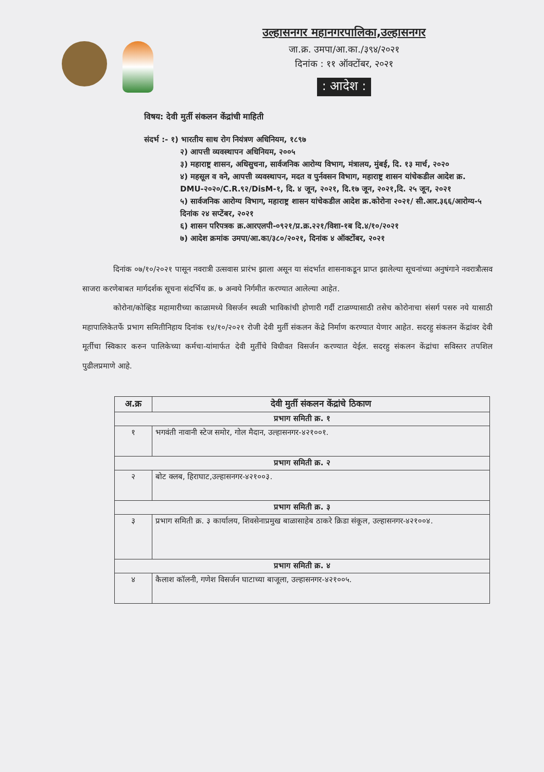उल्हासनगर महानगरपालिका,उल्हासनगर
जा.क्र. उमपा/आ.का./३९४/२०२१
दिनांक : ११ ऑक्टोंबर, २०२१
: आदेश :
विषय: देवी मुर्ती संकलन केंद्रांची माहिती
संदर्भ :- १) भारतीय साथ रोग नियंत्रण अधिनियम, १८९७
२) आपत्ती व्यवस्थापन अधिनियम, २००५
३) महाराष्ट्र शासन, अधिसुचना, सार्वजनिक आरोग्य विभाग, मंत्रालय, मुंबई, दि. १३ मार्च, २०२०
४) महसूल व वने, आपत्ती व्यवस्थापन, मदत व पुर्नवसन विभाग, महाराष्ट्र शासन यांचेकडील आदेश क्र. DMU-२०२०/C.R.९२/DisM-१, दि. ४ जून, २०२१, दि.१७ जून, २०२१,दि. २५ जून, २०२१
५) सार्वजनिक आरोग्य विभाग, महाराष्ट्र शासन यांचेकडील आदेश क्र.कोरोना २०२१/ सी.आर.३६६/आरोग्य-५ दिनांक २४ सप्टेंबर, २०२१
६) शासन परिपत्रक क्र.आरएलपी-०९२१/प्र.क्र.२२१/विशा-१ब दि.४/१०/२०२१
७) आदेश क्रमांक उमपा/आ.का/३८०/२०२१, दिनांक ४ ऑक्टोंबर, २०२१
दिनांक ०७/१०/२०२१ पासून नवरात्री उत्सवास प्रारंभ झाला असून या संदर्भात शासनाकडून प्राप्त झालेल्या सूचनांच्या अनुषंगाने नवरात्रौत्सव साजरा करणेबाबत मार्गदर्शक सूचना संदर्भिय क्र. ७ अन्वये निर्गमीत करण्यात आलेल्या आहेत.
कोरोना/कोव्हिड महामारीच्या काळामध्ये विसर्जन स्थळी भाविकांची होणारी गर्दी टाळण्यासाठी तसेच कोरोनाचा संसर्ग पसरु नये यासाठी महापालिकेतर्फे प्रभाग समितीनिहाय दिनांक १४/१०/२०२१ रोजी देवी मुर्ती संकलन केंद्रे निर्माण करण्यात येणार आहेत. सदरहु संकलन केंद्रांवर देवी मूर्तीचा स्विकार करुन पालिकेच्या कर्मचा-यांमार्फत देवी मुर्तीचे विधीवत विसर्जन करण्यात येईल. सदरहु संकलन केंद्रांचा सविस्तर तपशिल पुढीलप्रमाणे आहे.
| अ.क्र | देवी मुर्ती संकलन केंद्रांचे ठिकाण |
| --- | --- |
| प्रभाग समिती क्र. १ | |
| १ | भगवंती नावानी स्टेज समोर, गोल मैदान, उल्हासनगर-४२१००१. |
| प्रभाग समिती क्र. २ | |
| २ | बोट क्लब, हिराघाट,उल्हासनगर-४२१००३. |
| प्रभाग समिती क्र. ३ | |
| ३ | प्रभाग समिती क्र. ३ कार्यालय, शिवसेनाप्रमुख बाळासाहेब ठाकरे क्रिडा संकूल, उल्हासनगर-४२१००४. |
| प्रभाग समिती क्र. ४ | |
| ४ | कैलाश कॉलनी, गणेश विसर्जन घाटाच्या बाजूला, उल्हासनगर-४२१००५. |